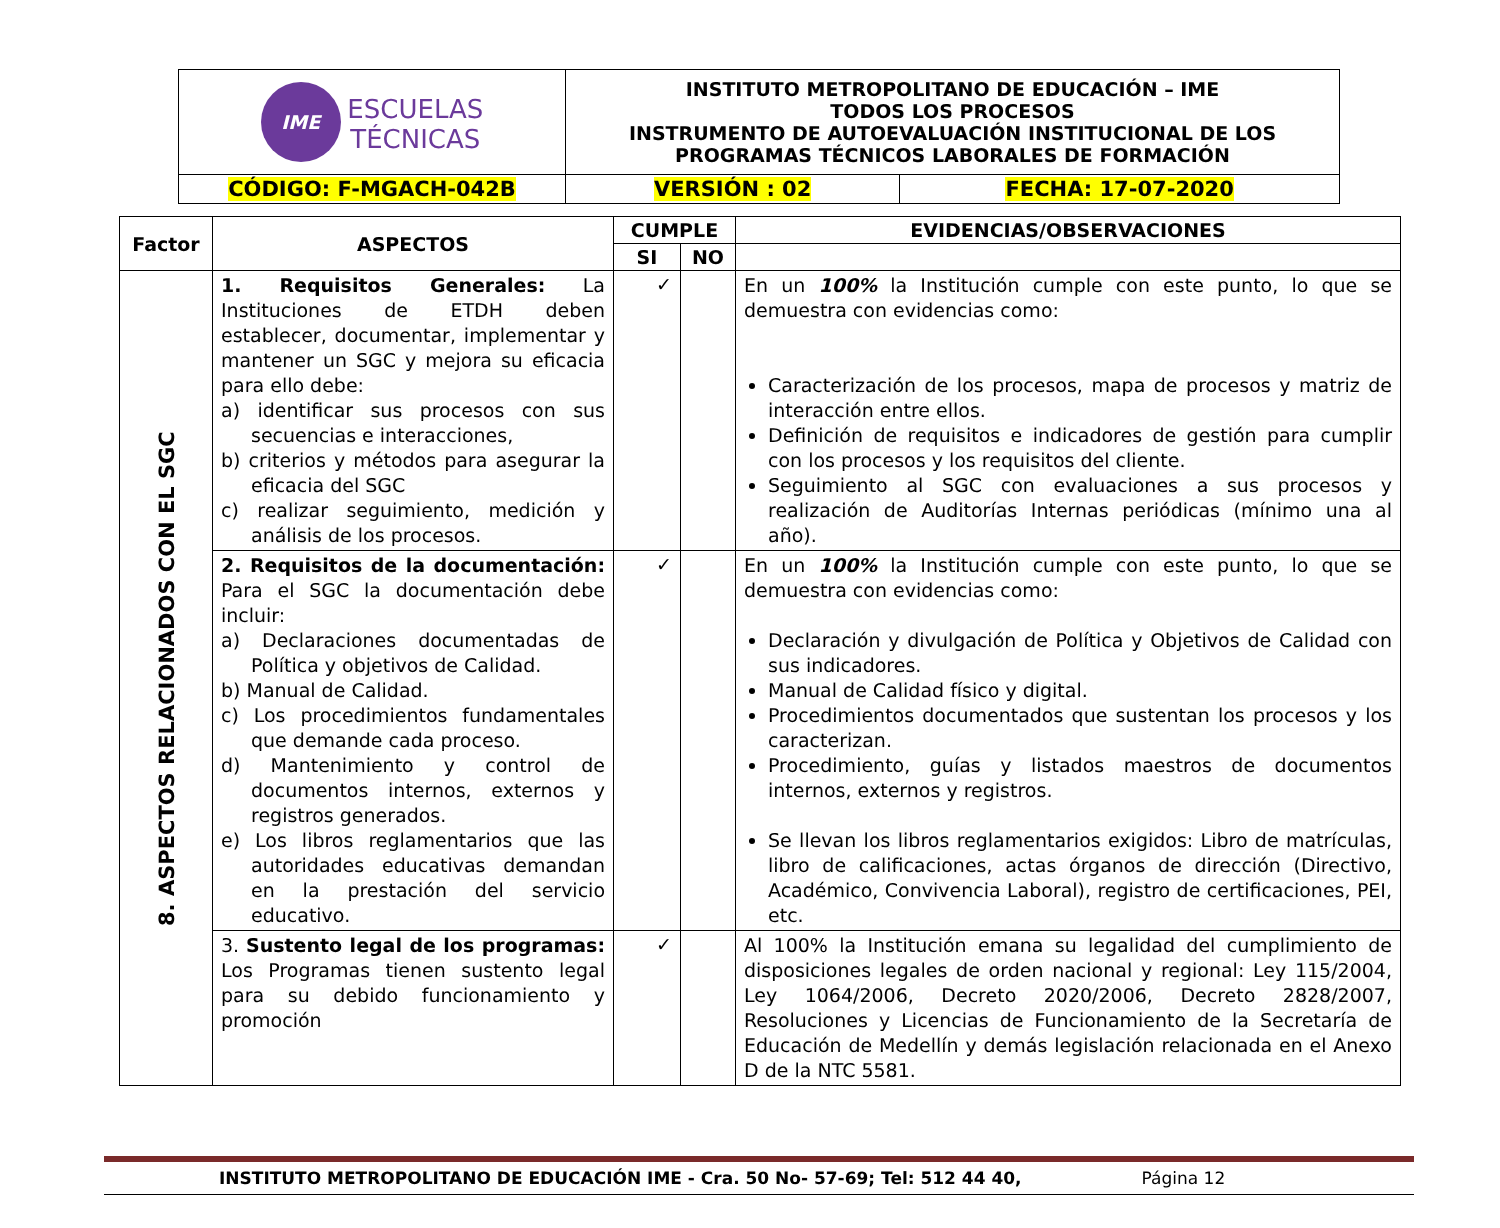| IME ESCUELAS TÉCNICAS | INSTITUTO METROPOLITANO DE EDUCACIÓN – IME TODOS LOS PROCESOS INSTRUMENTO DE AUTOEVALUACIÓN INSTITUCIONAL DE LOS PROGRAMAS TÉCNICOS LABORALES DE FORMACIÓN | |
| CÓDIGO: F-MGACH-042B | VERSIÓN : 02 | FECHA: 17-07-2020 |
| Factor | ASPECTOS | CUMPLE | | EVIDENCIAS/OBSERVACIONES |
| --- | --- | --- | --- | --- |
| | | SI | NO | |
| 8. ASPECTOS RELACIONADOS CON EL SGC | 1. Requisitos Generales: La Instituciones de ETDH deben establecer, documentar, implementar y mantener un SGC y mejora su eficacia para ello debe: a) identificar sus procesos con sus secuencias e interacciones, b) criterios y métodos para asegurar la eficacia del SGC c) realizar seguimiento, medición y análisis de los procesos. | ✓ | | En un 100% la Institución cumple con este punto, lo que se demuestra con evidencias como: Caracterización de los procesos, mapa de procesos y matriz de interacción entre ellos. Definición de requisitos e indicadores de gestión para cumplir con los procesos y los requisitos del cliente. Seguimiento al SGC con evaluaciones a sus procesos y realización de Auditorías Internas periódicas (mínimo una al año). |
| | 2. Requisitos de la documentación: Para el SGC la documentación debe incluir: a) Declaraciones documentadas de Política y objetivos de Calidad. b) Manual de Calidad. c) Los procedimientos fundamentales que demande cada proceso. d) Mantenimiento y control de documentos internos, externos y registros generados. e) Los libros reglamentarios que las autoridades educativas demandan en la prestación del servicio educativo. | ✓ | | En un 100% la Institución cumple con este punto, lo que se demuestra con evidencias como: Declaración y divulgación de Política y Objetivos de Calidad con sus indicadores. Manual de Calidad físico y digital. Procedimientos documentados que sustentan los procesos y los caracterizan. Procedimiento, guías y listados maestros de documentos internos, externos y registros. Se llevan los libros reglamentarios exigidos: Libro de matrículas, libro de calificaciones, actas órganos de dirección (Directivo, Académico, Convivencia Laboral), registro de certificaciones, PEI, etc. |
| | 3. Sustento legal de los programas: Los Programas tienen sustento legal para su debido funcionamiento y promoción | ✓ | | Al 100% la Institución emana su legalidad del cumplimiento de disposiciones legales de orden nacional y regional: Ley 115/2004, Ley 1064/2006, Decreto 2020/2006, Decreto 2828/2007, Resoluciones y Licencias de Funcionamiento de la Secretaría de Educación de Medellín y demás legislación relacionada en el Anexo D de la NTC 5581. |
INSTITUTO METROPOLITANO DE EDUCACIÓN IME - Cra. 50 No- 57-69; Tel: 512 44 40, Página 12